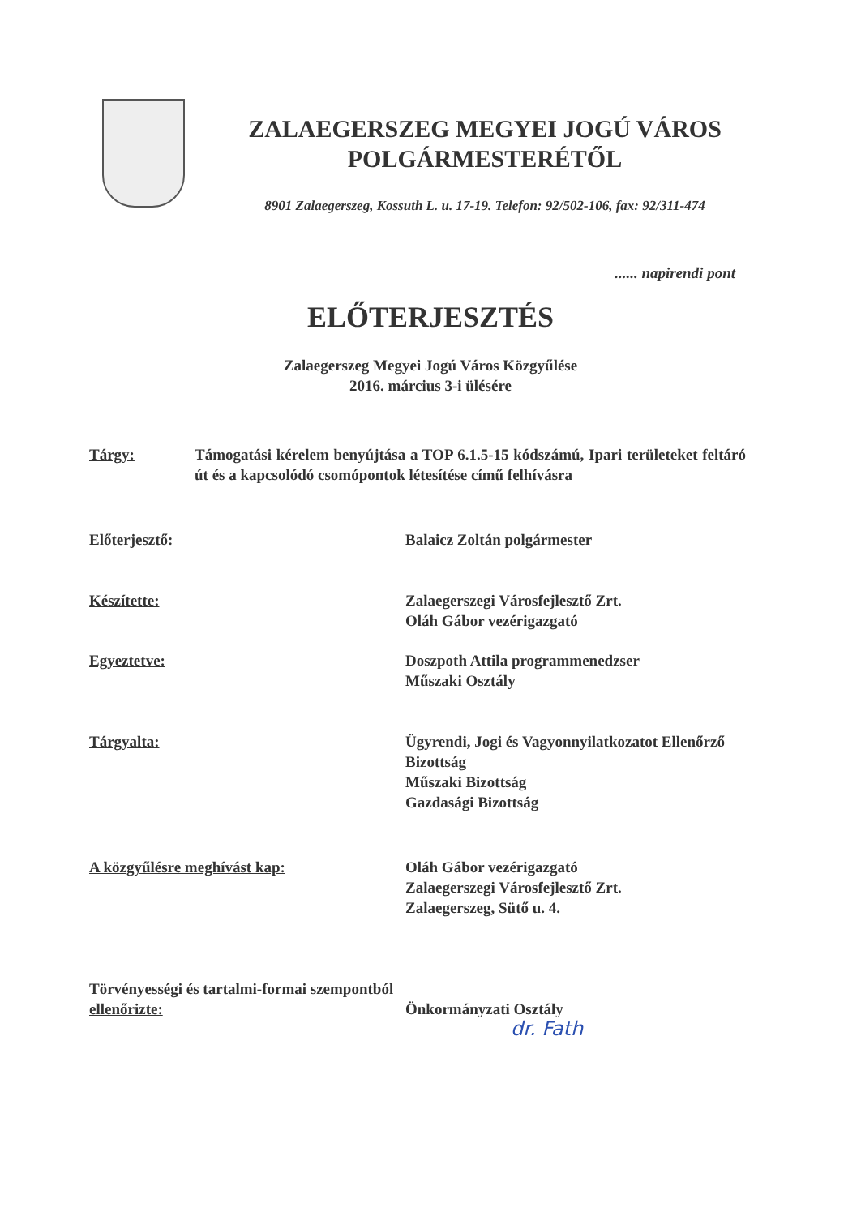ZALAEGERSZEG MEGYEI JOGÚ VÁROS
POLGÁRMESTERÉTŐL
8901 Zalaegerszeg, Kossuth L. u. 17-19. Telefon: 92/502-106, fax: 92/311-474
...... napirendi pont
ELŐTERJESZTÉS
Zalaegerszeg Megyei Jogú Város Közgyűlése
2016. március 3-i ülésére
Tárgy: Támogatási kérelem benyújtása a TOP 6.1.5-15 kódszámú, Ipari területeket feltáró út és a kapcsolódó csomópontok létesítése című felhívásra
Előterjesztő: Balaicz Zoltán polgármester
Készítette: Zalaegerszegi Városfejlesztő Zrt.
Oláh Gábor vezérigazgató
Egyeztetve: Doszpoth Attila programmenedzser
Műszaki Osztály
Tárgyalta: Ügyrendi, Jogi és Vagyonnyilatkozatot Ellenőrző Bizottság
Műszaki Bizottság
Gazdasági Bizottság
A közgyűlésre meghívást kap: Oláh Gábor vezérigazgató
Zalaegerszegi Városfejlesztő Zrt.
Zalaegerszeg, Sütő u. 4.
Törvényességi és tartalmi-formai szempontból ellenőrizte:
Önkormányzati Osztály
dr. Fath